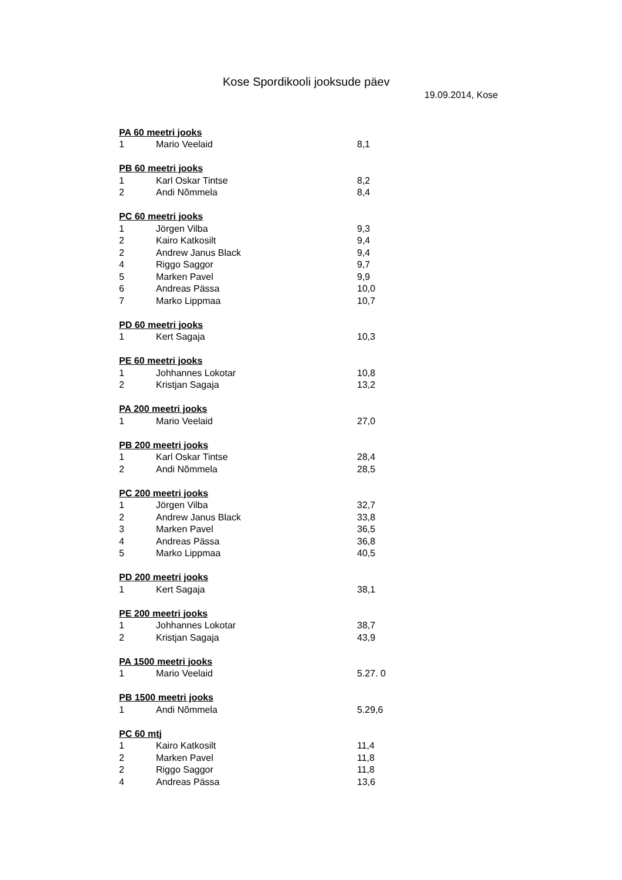Kose Spordikooli jooksude päev
19.09.2014, Kose
| PA 60 meetri jooks | | |
| --- | --- | --- |
| 1 | Mario Veelaid | 8,1 |
| PB 60 meetri jooks | | |
| --- | --- | --- |
| 1 | Karl Oskar Tintse | 8,2 |
| 2 | Andi Nõmmela | 8,4 |
| PC 60 meetri jooks | | |
| --- | --- | --- |
| 1 | Jörgen Vilba | 9,3 |
| 2 | Kairo Katkosilt | 9,4 |
| 2 | Andrew Janus Black | 9,4 |
| 4 | Riggo Saggor | 9,7 |
| 5 | Marken Pavel | 9,9 |
| 6 | Andreas Pässa | 10,0 |
| 7 | Marko Lippmaa | 10,7 |
| PD 60 meetri jooks | | |
| --- | --- | --- |
| 1 | Kert Sagaja | 10,3 |
| PE 60 meetri jooks | | |
| --- | --- | --- |
| 1 | Johhannes Lokotar | 10,8 |
| 2 | Kristjan Sagaja | 13,2 |
| PA 200 meetri jooks | | |
| --- | --- | --- |
| 1 | Mario Veelaid | 27,0 |
| PB 200 meetri jooks | | |
| --- | --- | --- |
| 1 | Karl Oskar Tintse | 28,4 |
| 2 | Andi Nõmmela | 28,5 |
| PC 200 meetri jooks | | |
| --- | --- | --- |
| 1 | Jörgen Vilba | 32,7 |
| 2 | Andrew Janus Black | 33,8 |
| 3 | Marken Pavel | 36,5 |
| 4 | Andreas Pässa | 36,8 |
| 5 | Marko Lippmaa | 40,5 |
| PD 200 meetri jooks | | |
| --- | --- | --- |
| 1 | Kert Sagaja | 38,1 |
| PE 200 meetri jooks | | |
| --- | --- | --- |
| 1 | Johhannes Lokotar | 38,7 |
| 2 | Kristjan Sagaja | 43,9 |
| PA 1500 meetri jooks | | |
| --- | --- | --- |
| 1 | Mario Veelaid | 5.27. 0 |
| PB 1500 meetri jooks | | |
| --- | --- | --- |
| 1 | Andi Nõmmela | 5.29,6 |
| PC 60 mtj | | |
| --- | --- | --- |
| 1 | Kairo Katkosilt | 11,4 |
| 2 | Marken Pavel | 11,8 |
| 2 | Riggo Saggor | 11,8 |
| 4 | Andreas Pässa | 13,6 |